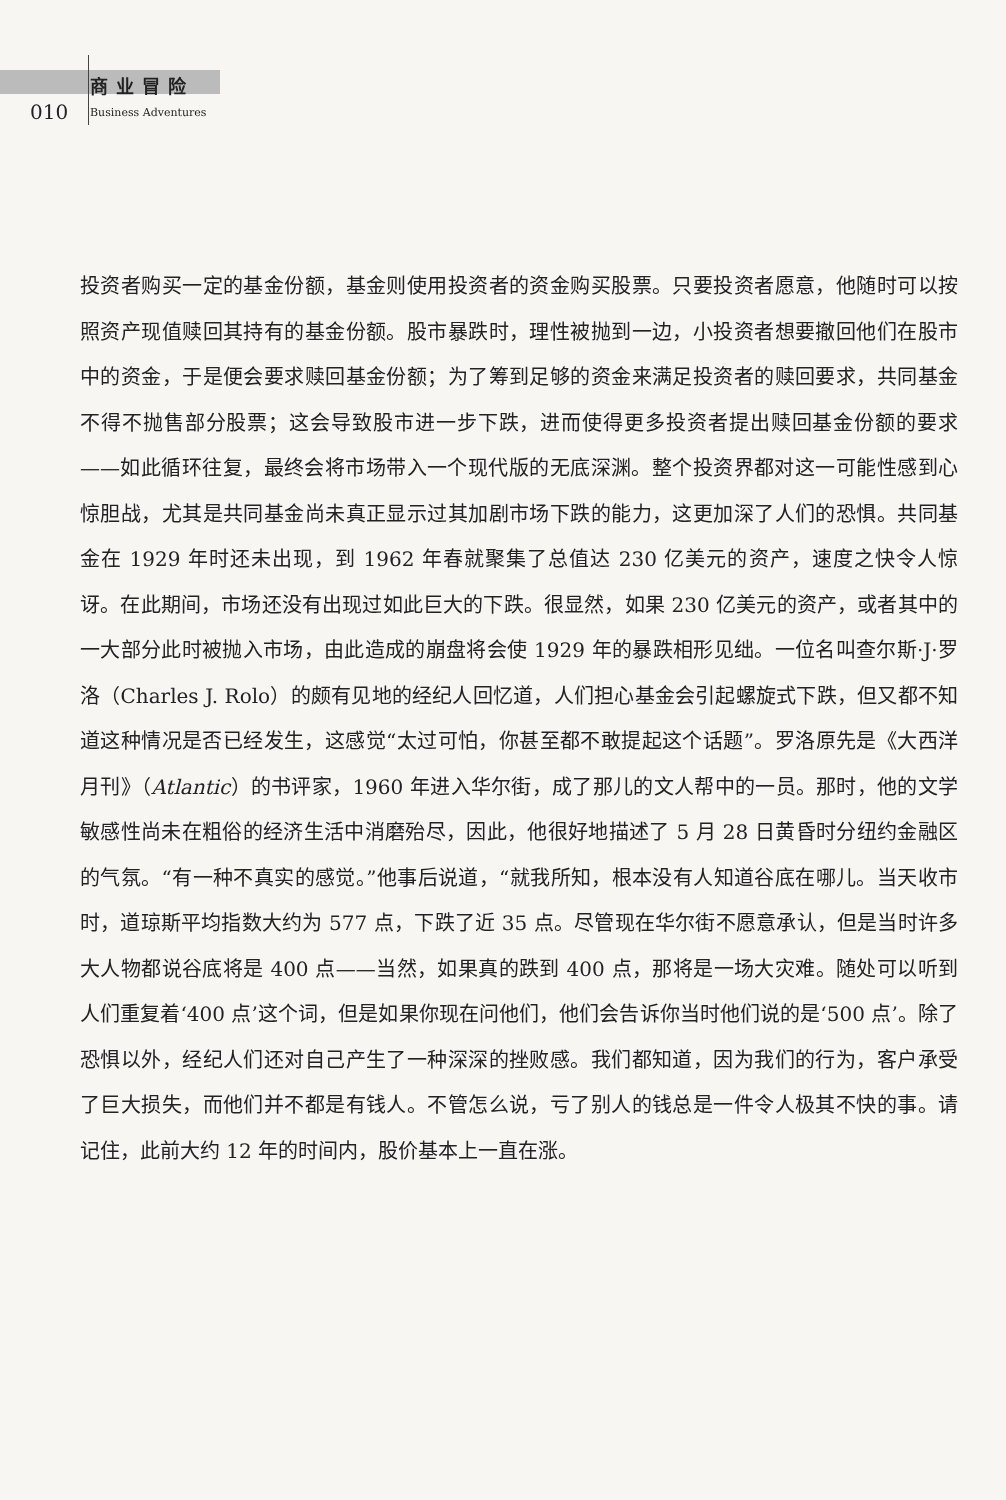010
商业冒险
Business Adventures
投资者购买一定的基金份额，基金则使用投资者的资金购买股票。只要投资者愿意，他随时可以按照资产现值赎回其持有的基金份额。股市暴跌时，理性被抛到一边，小投资者想要撤回他们在股市中的资金，于是便会要求赎回基金份额；为了筹到足够的资金来满足投资者的赎回要求，共同基金不得不抛售部分股票；这会导致股市进一步下跌，进而使得更多投资者提出赎回基金份额的要求——如此循环往复，最终会将市场带入一个现代版的无底深渊。整个投资界都对这一可能性感到心惊胆战，尤其是共同基金尚未真正显示过其加剧市场下跌的能力，这更加深了人们的恐惧。共同基金在 1929 年时还未出现，到 1962 年春就聚集了总值达 230 亿美元的资产，速度之快令人惊讶。在此期间，市场还没有出现过如此巨大的下跌。很显然，如果 230 亿美元的资产，或者其中的一大部分此时被抛入市场，由此造成的崩盘将会使 1929 年的暴跌相形见绌。一位名叫查尔斯·J·罗洛（Charles J. Rolo）的颇有见地的经纪人回忆道，人们担心基金会引起螺旋式下跌，但又都不知道这种情况是否已经发生，这感觉“太过可怕，你甚至都不敢提起这个话题”。罗洛原先是《大西洋月刊》（Atlantic）的书评家，1960 年进入华尔街，成了那儿的文人帮中的一员。那时，他的文学敏感性尚未在粗俗的经济生活中消磨殆尽，因此，他很好地描述了 5 月 28 日黄昏时分纽约金融区的气氛。“有一种不真实的感觉。”他事后说道，“就我所知，根本没有人知道谷底在哪儿。当天收市时，道琼斯平均指数大约为 577 点，下跌了近 35 点。尽管现在华尔街不愿意承认，但是当时许多大人物都说谷底将是 400 点——当然，如果真的跌到 400 点，那将是一场大灾难。随处可以听到人们重复着‘400 点’这个词，但是如果你现在问他们，他们会告诉你当时他们说的是‘500 点’。除了恐惧以外，经纪人们还对自己产生了一种深深的挫败感。我们都知道，因为我们的行为，客户承受了巨大损失，而他们并不都是有钱人。不管怎么说，亏了别人的钱总是一件令人极其不快的事。请记住，此前大约 12 年的时间内，股价基本上一直在涨。